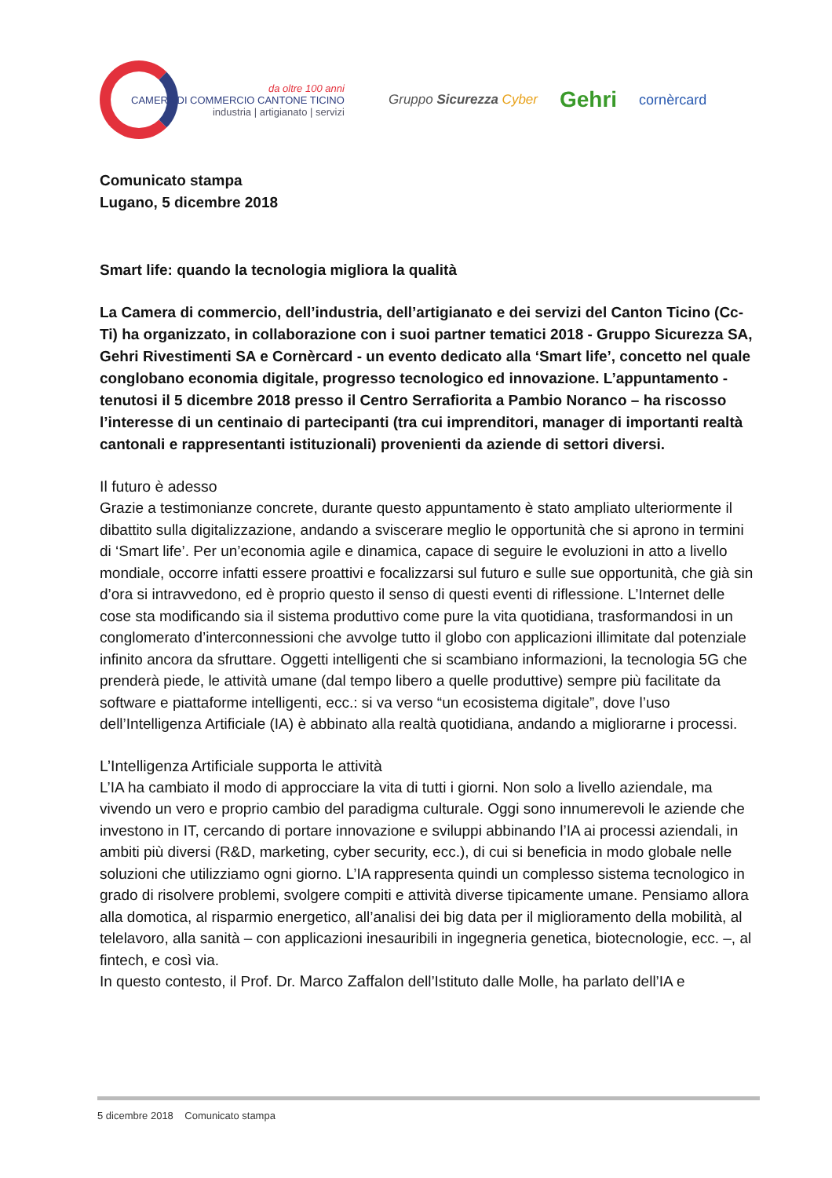da oltre 100 anni
CAMERA DI COMMERCIO CANTONE TICINO
industria | artigianato | servizi
Gruppo Sicurezza Cyber
Gehri
cornèrcard
Comunicato stampa
Lugano, 5 dicembre 2018
Smart life: quando la tecnologia migliora la qualità
La Camera di commercio, dell’industria, dell’artigianato e dei servizi del Canton Ticino (Cc-Ti) ha organizzato, in collaborazione con i suoi partner tematici 2018 - Gruppo Sicurezza SA, Gehri Rivestimenti SA e Cornèrcard - un evento dedicato alla ‘Smart life’, concetto nel quale conglobano economia digitale, progresso tecnologico ed innovazione. L’appuntamento - tenutosi il 5 dicembre 2018 presso il Centro Serrafiorita a Pambio Noranco – ha riscosso l’interesse di un centinaio di partecipanti (tra cui imprenditori, manager di importanti realtà cantonali e rappresentanti istituzionali) provenienti da aziende di settori diversi.
Il futuro è adesso
Grazie a testimonianze concrete, durante questo appuntamento è stato ampliato ulteriormente il dibattito sulla digitalizzazione, andando a sviscerare meglio le opportunità che si aprono in termini di ‘Smart life’. Per un’economia agile e dinamica, capace di seguire le evoluzioni in atto a livello mondiale, occorre infatti essere proattivi e focalizzarsi sul futuro e sulle sue opportunità, che già sin d’ora si intravvedono, ed è proprio questo il senso di questi eventi di riflessione. L’Internet delle cose sta modificando sia il sistema produttivo come pure la vita quotidiana, trasformandosi in un conglomerato d’interconnessioni che avvolge tutto il globo con applicazioni illimitate dal potenziale infinito ancora da sfruttare. Oggetti intelligenti che si scambiano informazioni, la tecnologia 5G che prenderà piede, le attività umane (dal tempo libero a quelle produttive) sempre più facilitate da software e piattaforme intelligenti, ecc.: si va verso “un ecosistema digitale”, dove l’uso dell’Intelligenza Artificiale (IA) è abbinato alla realtà quotidiana, andando a migliorarne i processi.
L’Intelligenza Artificiale supporta le attività
L’IA ha cambiato il modo di approcciare la vita di tutti i giorni. Non solo a livello aziendale, ma vivendo un vero e proprio cambio del paradigma culturale. Oggi sono innumerevoli le aziende che investono in IT, cercando di portare innovazione e sviluppi abbinando l’IA ai processi aziendali, in ambiti più diversi (R&D, marketing, cyber security, ecc.), di cui si beneficia in modo globale nelle soluzioni che utilizziamo ogni giorno. L’IA rappresenta quindi un complesso sistema tecnologico in grado di risolvere problemi, svolgere compiti e attività diverse tipicamente umane. Pensiamo allora alla domotica, al risparmio energetico, all’analisi dei big data per il miglioramento della mobilità, al telelavoro, alla sanità – con applicazioni inesauribili in ingegneria genetica, biotecnologie, ecc. –, al fintech, e così via.
In questo contesto, il Prof. Dr. Marco Zaffalon dell’Istituto dalle Molle, ha parlato dell’IA e
5 dicembre 2018 Comunicato stampa